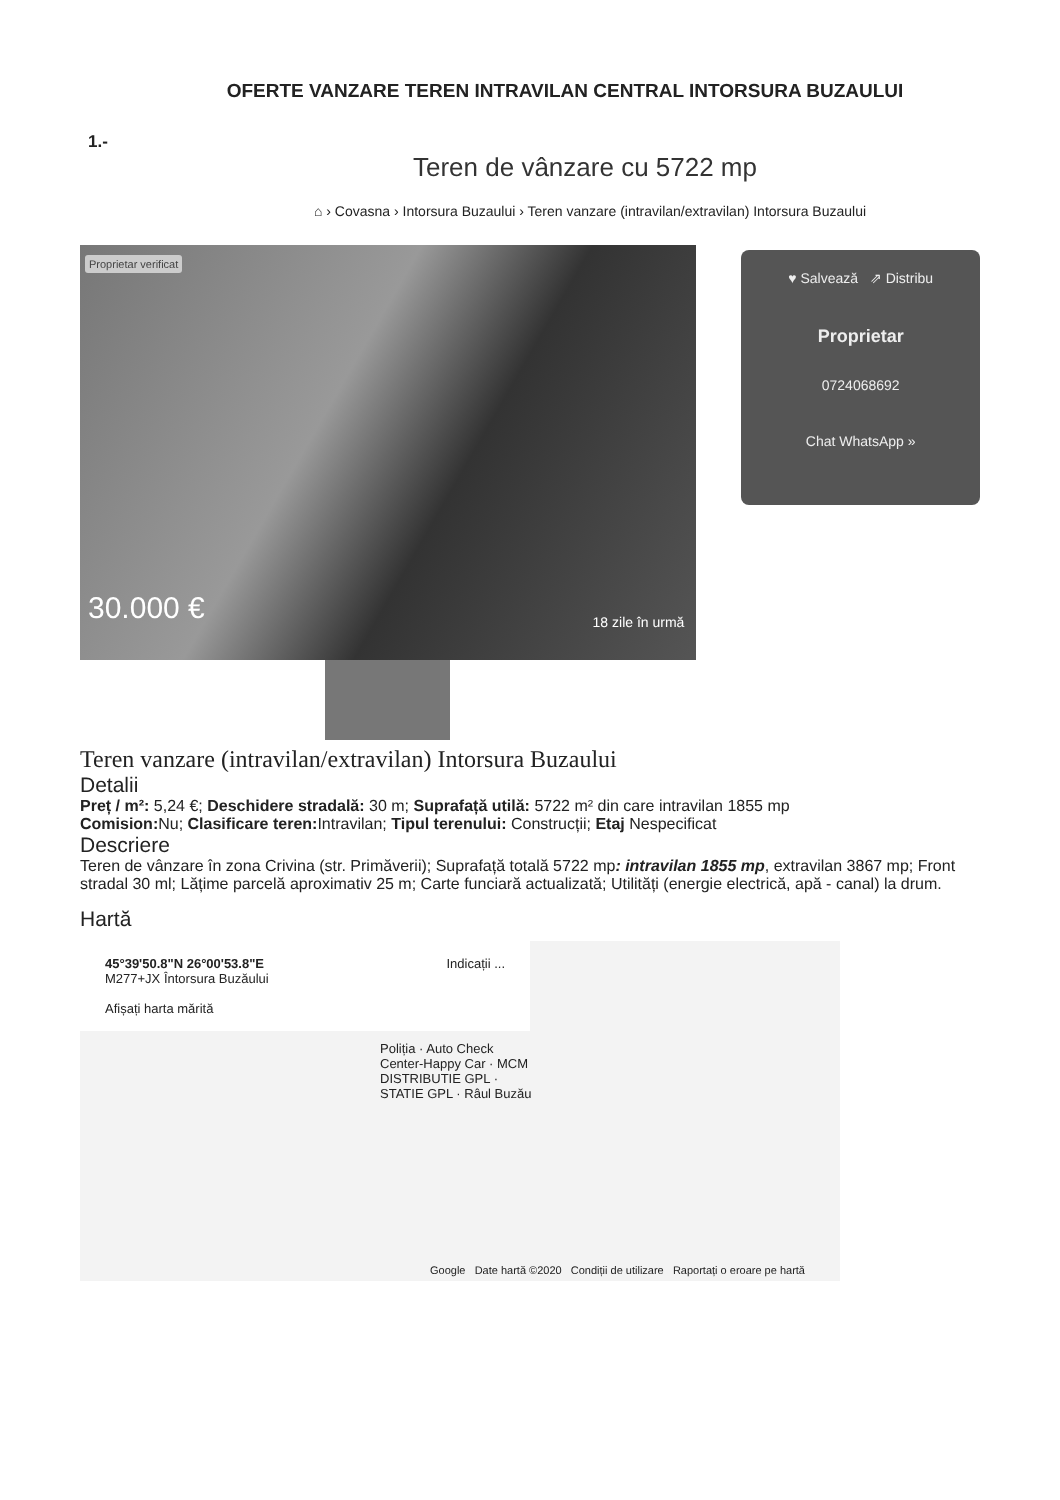OFERTE VANZARE TEREN INTRAVILAN CENTRAL INTORSURA BUZAULUI
1.-
Teren de vânzare cu 5722 mp
⌂ › Covasna › Intorsura Buzaului › Teren vanzare (intravilan/extravilan) Intorsura Buzaului
Proprietar verificat
30.000 € 18 zile în urmă
♥ Salvează ⇗ Distribu
Proprietar
0724068692
Chat WhatsApp »
Teren vanzare (intravilan/extravilan) Intorsura Buzaului
Detalii
Preț / m²: 5,24 €; Deschidere stradală: 30 m; Suprafață utilă: 5722 m² din care intravilan 1855 mp
Comision: Nu; Clasificare teren: Intravilan; Tipul terenului: Construcții; Etaj Nespecificat
Descriere
Teren de vânzare în zona Crivina (str. Primăverii); Suprafață totală 5722 mp: intravilan 1855 mp, extravilan 3867 mp; Front stradal 30 ml; Lățime parcelă aproximativ 25 m; Carte funciară actualizată; Utilități (energie electrică, apă - canal) la drum.
Hartă
45°39'50.8"N 26°00'53.8"E
M277+JX Întorsura Buzăului
Afișați harta mărită
Indicații ...
Poliția · Auto Check Center-Happy Car · MCM DISTRIBUTIE GPL · STATIE GPL · Râul Buzău
Google Date hartă ©2020 Condiții de utilizare Raportați o eroare pe hartă